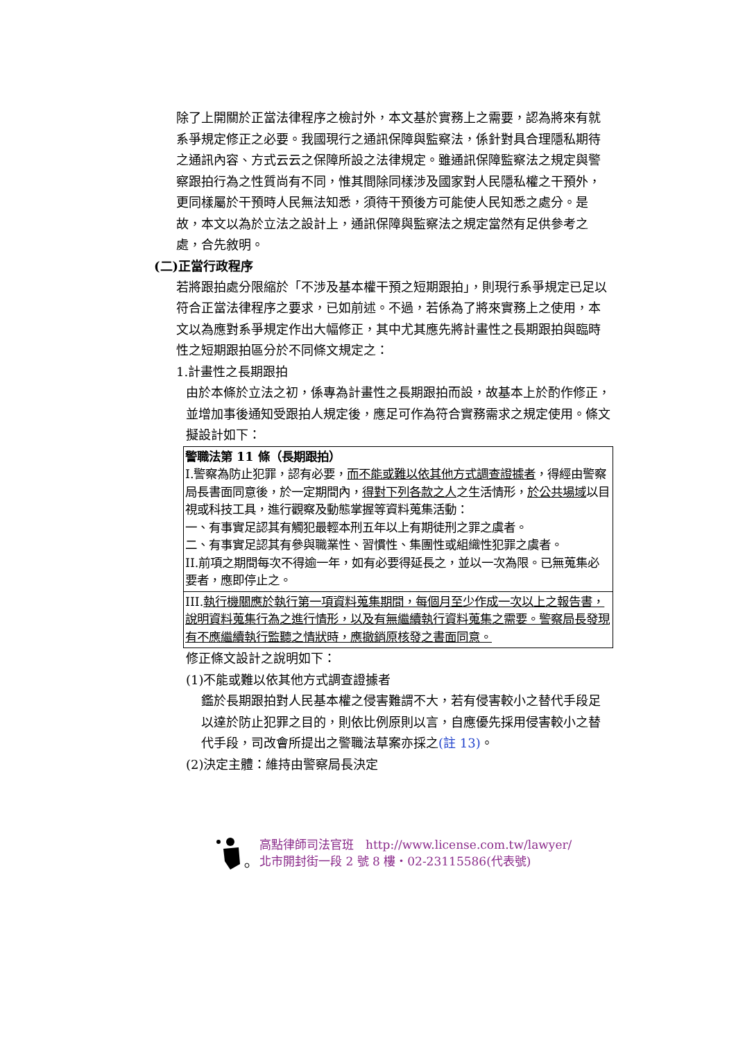除了上開關於正當法律程序之檢討外，本文基於實務上之需要，認為將來有就系爭規定修正之必要。我國現行之通訊保障與監察法，係針對具合理隱私期待之通訊內容、方式云云之保障所設之法律規定。雖通訊保障監察法之規定與警察跟拍行為之性質尚有不同，惟其間除同樣涉及國家對人民隱私權之干預外，更同樣屬於干預時人民無法知悉，須待干預後方可能使人民知悉之處分。是故，本文以為於立法之設計上，通訊保障與監察法之規定當然有足供參考之處，合先敘明。
(二)正當行政程序
若將跟拍處分限縮於「不涉及基本權干預之短期跟拍」，則現行系爭規定已足以符合正當法律程序之要求，已如前述。不過，若係為了將來實務上之使用，本文以為應對系爭規定作出大幅修正，其中尤其應先將計畫性之長期跟拍與臨時性之短期跟拍區分於不同條文規定之：
1.計畫性之長期跟拍
由於本條於立法之初，係專為計畫性之長期跟拍而設，故基本上於酌作修正，並增加事後通知受跟拍人規定後，應足可作為符合實務需求之規定使用。條文擬設計如下：
| 警職法第 11 條（長期跟拍） I.警察為防止犯罪，認有必要， 而不能或難以依其他方式調查證據者 ，得經由警察局長書面同意後，於一定期間內， 得對下列各款之人 之生活情形， 於公共場域 以目視或科技工具，進行觀察及動態掌握等資料蒐集活動： 一、有事實足認其有觸犯最輕本刑五年以上有期徒刑之罪之虞者。 二、有事實足認其有參與職業性、習慣性、集團性或組織性犯罪之虞者。 II.前項之期間每次不得逾一年，如有必要得延長之，並以一次為限。已無蒐集必要者，應即停止之。 |
| III. 執行機關應於執行第一項資料蒐集期間，每個月至少作成一次以上之報告書，說明資料蒐集行為之進行情形，以及有無繼續執行資料蒐集之需要。警察局長發現有不應繼續執行監聽之情狀時，應撤銷原核發之書面同意。 |
修正條文設計之說明如下：
(1)不能或難以依其他方式調查證據者
鑑於長期跟拍對人民基本權之侵害難謂不大，若有侵害較小之替代手段足以達於防止犯罪之目的，則依比例原則以言，自應優先採用侵害較小之替代手段，司改會所提出之警職法草案亦採之(註 13)。
(2)決定主體：維持由警察局長決定
高點律師司法官班　http://www.license.com.tw/lawyer/
北市開封街一段 2 號 8 樓・02-23115586(代表號)